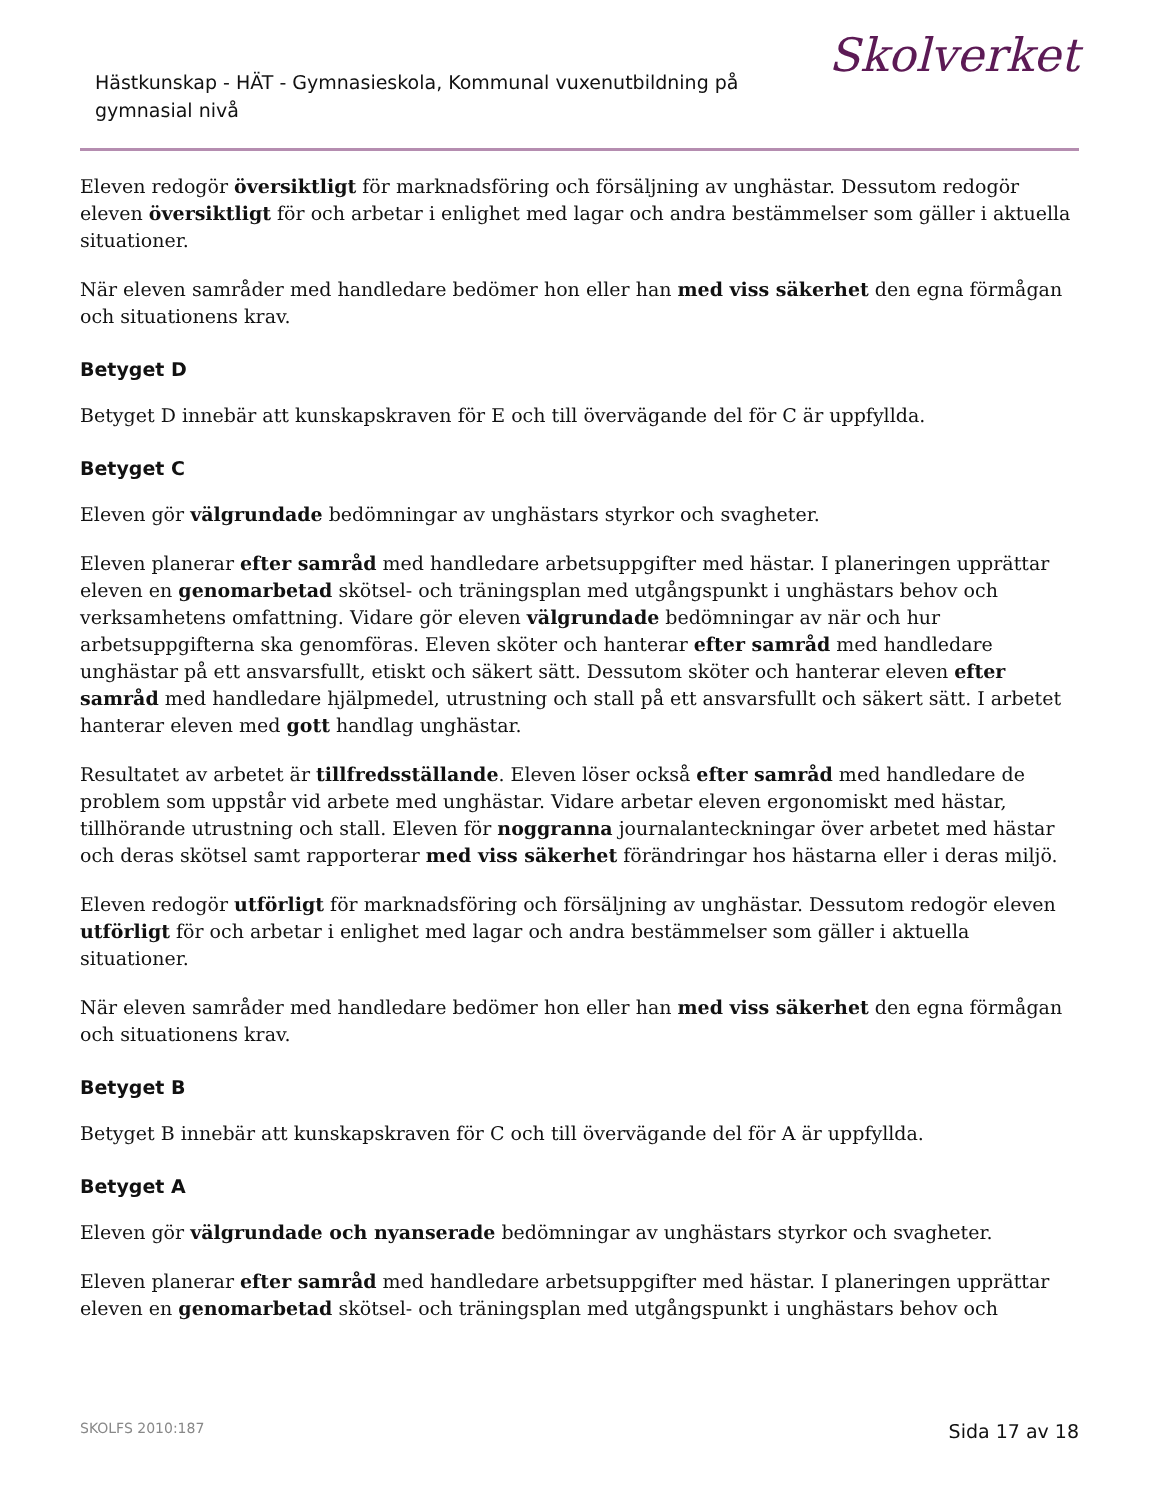Hästkunskap - HÄT - Gymnasieskola, Kommunal vuxenutbildning på gymnasial nivå
Skolverket
Eleven redogör översiktligt för marknadsföring och försäljning av unghästar. Dessutom redogör eleven översiktligt för och arbetar i enlighet med lagar och andra bestämmelser som gäller i aktuella situationer.
När eleven samråder med handledare bedömer hon eller han med viss säkerhet den egna förmågan och situationens krav.
Betyget D
Betyget D innebär att kunskapskraven för E och till övervägande del för C är uppfyllda.
Betyget C
Eleven gör välgrundade bedömningar av unghästars styrkor och svagheter.
Eleven planerar efter samråd med handledare arbetsuppgifter med hästar. I planeringen upprättar eleven en genomarbetad skötsel- och träningsplan med utgångspunkt i unghästars behov och verksamhetens omfattning. Vidare gör eleven välgrundade bedömningar av när och hur arbetsuppgifterna ska genomföras. Eleven sköter och hanterar efter samråd med handledare unghästar på ett ansvarsfullt, etiskt och säkert sätt. Dessutom sköter och hanterar eleven efter samråd med handledare hjälpmedel, utrustning och stall på ett ansvarsfullt och säkert sätt. I arbetet hanterar eleven med gott handlag unghästar.
Resultatet av arbetet är tillfredsställande. Eleven löser också efter samråd med handledare de problem som uppstår vid arbete med unghästar. Vidare arbetar eleven ergonomiskt med hästar, tillhörande utrustning och stall. Eleven för noggranna journalanteckningar över arbetet med hästar och deras skötsel samt rapporterar med viss säkerhet förändringar hos hästarna eller i deras miljö.
Eleven redogör utförligt för marknadsföring och försäljning av unghästar. Dessutom redogör eleven utförligt för och arbetar i enlighet med lagar och andra bestämmelser som gäller i aktuella situationer.
När eleven samråder med handledare bedömer hon eller han med viss säkerhet den egna förmågan och situationens krav.
Betyget B
Betyget B innebär att kunskapskraven för C och till övervägande del för A är uppfyllda.
Betyget A
Eleven gör välgrundade och nyanserade bedömningar av unghästars styrkor och svagheter.
Eleven planerar efter samråd med handledare arbetsuppgifter med hästar. I planeringen upprättar eleven en genomarbetad skötsel- och träningsplan med utgångspunkt i unghästars behov och
SKOLFS 2010:187 Sida 17 av 18